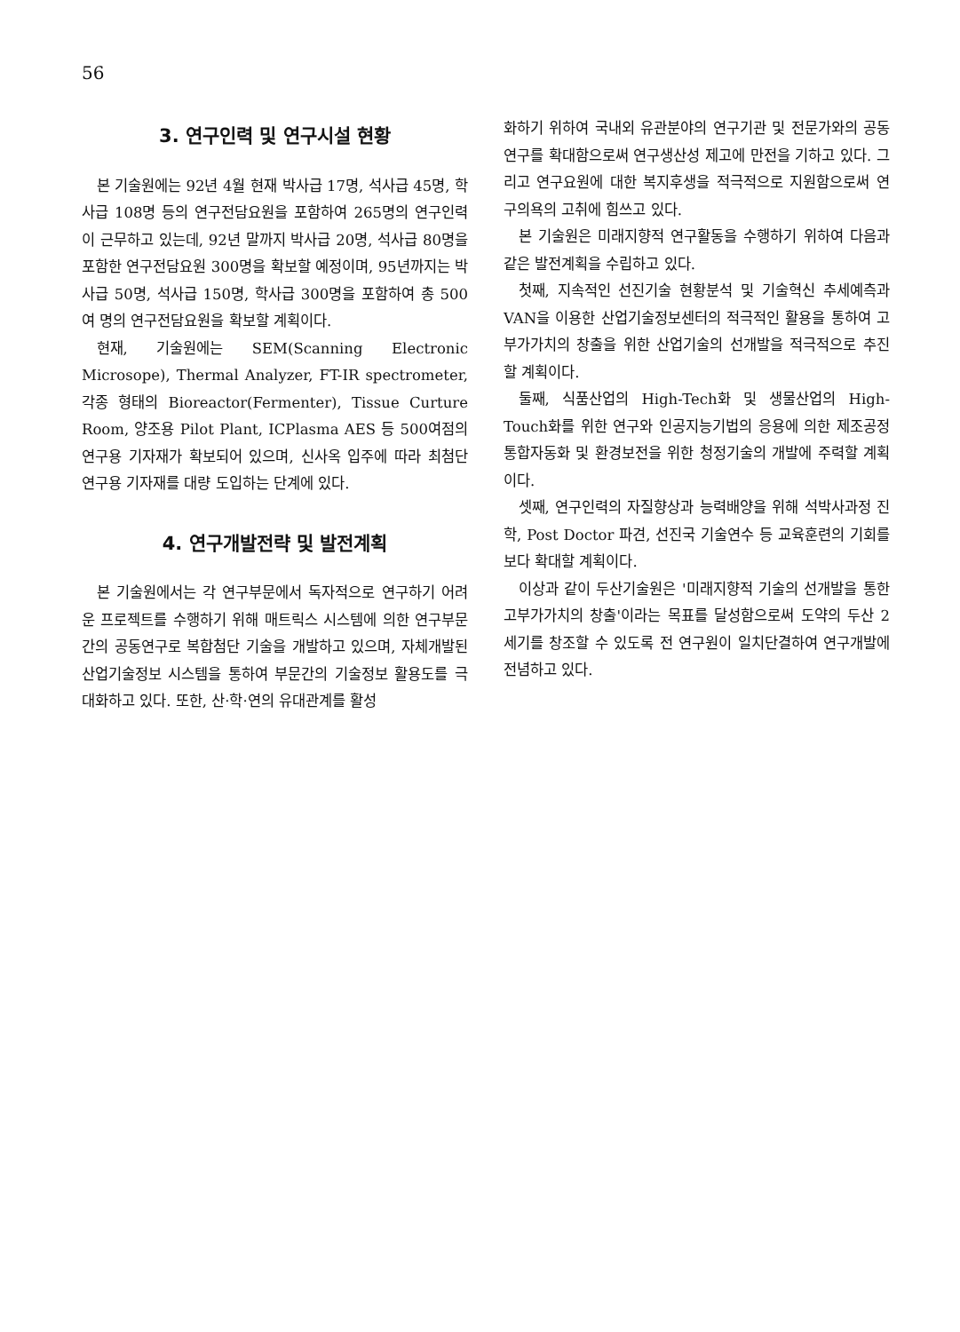56
3. 연구인력 및 연구시설 현황
본 기술원에는 92년 4월 현재 박사급 17명, 석사급 45명, 학사급 108명 등의 연구전담요원을 포함하여 265명의 연구인력이 근무하고 있는데, 92년 말까지 박사급 20명, 석사급 80명을 포함한 연구전담요원 300명을 확보할 예정이며, 95년까지는 박사급 50명, 석사급 150명, 학사급 300명을 포함하여 총 500여 명의 연구전담요원을 확보할 계획이다.
현재, 기술원에는 SEM(Scanning Electronic Microsope), Thermal Analyzer, FT-IR spectrometer, 각종 형태의 Bioreactor(Fermenter), Tissue Curture Room, 양조용 Pilot Plant, ICPlasma AES 등 500여점의 연구용 기자재가 확보되어 있으며, 신사옥 입주에 따라 최첨단 연구용 기자재를 대량 도입하는 단계에 있다.
4. 연구개발전략 및 발전계획
본 기술원에서는 각 연구부문에서 독자적으로 연구하기 어려운 프로젝트를 수행하기 위해 매트릭스 시스템에 의한 연구부문간의 공동연구로 복합첨단 기술을 개발하고 있으며, 자체개발된 산업기술정보 시스템을 통하여 부문간의 기술정보 활용도를 극대화하고 있다. 또한, 산·학·연의 유대관계를 활성
화하기 위하여 국내외 유관분야의 연구기관 및 전문가와의 공동연구를 확대함으로써 연구생산성 제고에 만전을 기하고 있다. 그리고 연구요원에 대한 복지후생을 적극적으로 지원함으로써 연구의욕의 고취에 힘쓰고 있다.
본 기술원은 미래지향적 연구활동을 수행하기 위하여 다음과 같은 발전계획을 수립하고 있다.
첫째, 지속적인 선진기술 현황분석 및 기술혁신 추세예측과 VAN을 이용한 산업기술정보센터의 적극적인 활용을 통하여 고부가가치의 창출을 위한 산업기술의 선개발을 적극적으로 추진할 계획이다.
둘째, 식품산업의 High-Tech화 및 생물산업의 High-Touch화를 위한 연구와 인공지능기법의 응용에 의한 제조공정 통합자동화 및 환경보전을 위한 청정기술의 개발에 주력할 계획이다.
셋째, 연구인력의 자질향상과 능력배양을 위해 석박사과정 진학, Post Doctor 파견, 선진국 기술연수 등 교육훈련의 기회를 보다 확대할 계획이다.
이상과 같이 두산기술원은 '미래지향적 기술의 선개발을 통한 고부가가치의 창출'이라는 목표를 달성함으로써 도약의 두산 2세기를 창조할 수 있도록 전 연구원이 일치단결하여 연구개발에 전념하고 있다.